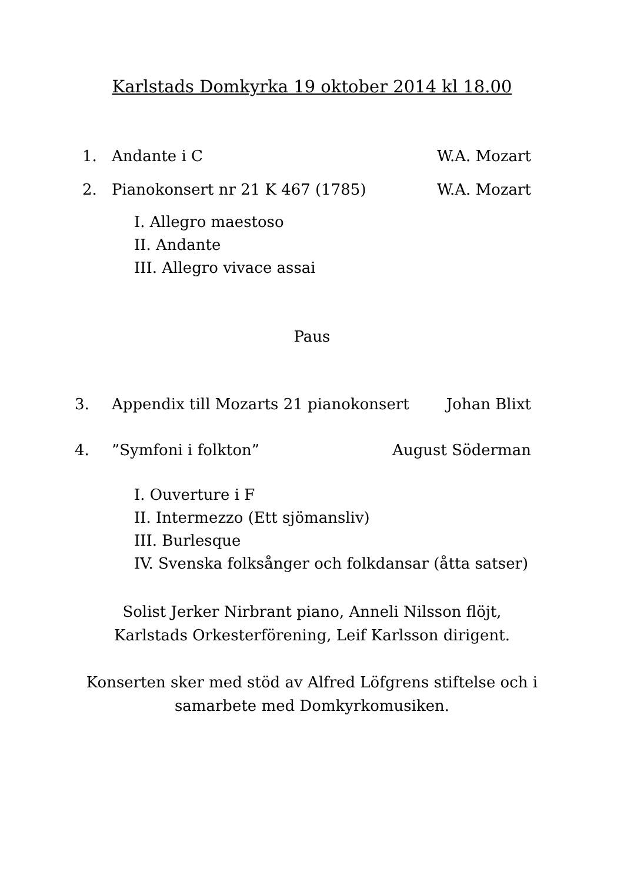Karlstads Domkyrka 19 oktober 2014 kl 18.00
1. Andante i C W.A. Mozart
2. Pianokonsert nr 21 K 467 (1785) W.A. Mozart
I. Allegro maestoso
II. Andante
III. Allegro vivace assai
Paus
3. Appendix till Mozarts 21 pianokonsert Johan Blixt
4. ”Symfoni i folkton” August Söderman
I. Ouverture i F
II. Intermezzo (Ett sjömansliv)
III. Burlesque
IV. Svenska folksånger och folkdansar (åtta satser)
Solist Jerker Nirbrant piano, Anneli Nilsson flöjt,
Karlstads Orkesterförening, Leif Karlsson dirigent.
Konserten sker med stöd av Alfred Löfgrens stiftelse och i
samarbete med Domkyrkomusiken.